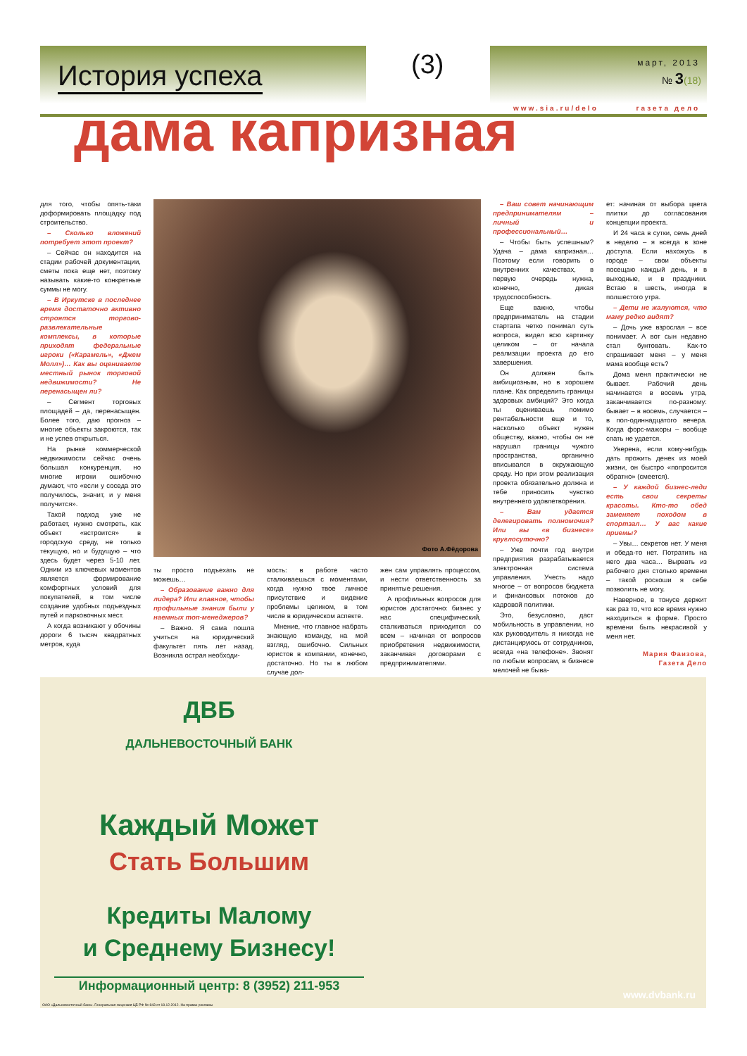История успеха (3) март, 2013
№ 3(18)
www.sia.ru/delo газета дело
дама капризная
для того, чтобы опять-таки доформировать площадку под строительство.
– Сколько вложений потребует этот проект?
– Сейчас он находится на стадии рабочей документации, сметы пока еще нет, поэтому называть какие-то конкретные суммы не могу.
– В Иркутске в последнее время достаточно активно строятся торгово-развлекательные комплексы, в которые приходят федеральные игроки («Карамель», «Джем Молл»)… Как вы оцениваете местный рынок торговой недвижимости? Не перенасыщен ли?
– Сегмент торговых площадей – да, перенасыщен. Более того, даю прогноз – многие объекты закроются, так и не успев открыться.
На рынке коммерческой недвижимости сейчас очень большая конкуренция, но многие игроки ошибочно думают, что «если у соседа это получилось, значит, и у меня получится».
Такой подход уже не работает, нужно смотреть, как объект «встроится» в городскую среду, не только текущую, но и будущую – что здесь будет через 5-10 лет. Одним из ключевых моментов является формирование комфортных условий для покупателей, в том числе создание удобных подъездных путей и парковочных мест.
А когда возникают у обочины дороги 6 тысяч квадратных метров, куда
Фото А.Фёдорова
ты просто подъехать не можешь…
– Образование важно для лидера? Или главное, чтобы профильные знания были у наемных топ-менеджеров?
– Важно. Я сама пошла учиться на юридический факультет пять лет назад. Возникла острая необходи-
мость: в работе часто сталкиваешься с моментами, когда нужно твое личное присутствие и видение проблемы целиком, в том числе в юридическом аспекте.
Мнение, что главное набрать знающую команду, на мой взгляд, ошибочно. Сильных юристов в компании, конечно, достаточно. Но ты в любом случае дол-
жен сам управлять процессом, и нести ответственность за принятые решения.
А профильных вопросов для юристов достаточно: бизнес у нас специфический, сталкиваться приходится со всем – начиная от вопросов приобретения недвижимости, заканчивая договорами с предпринимателями.
– Ваш совет начинающим предпринимателям – личный и профессиональный…
– Чтобы быть успешным? Удача – дама капризная… Поэтому если говорить о внутренних качествах, в первую очередь нужна, конечно, дикая трудоспособность.
Еще важно, чтобы предприниматель на стадии стартапа четко понимал суть вопроса, видел всю картинку целиком – от начала реализации проекта до его завершения.
Он должен быть амбициозным, но в хорошем плане. Как определить границы здоровых амбиций? Это когда ты оцениваешь помимо рентабельности еще и то, насколько объект нужен обществу, важно, чтобы он не нарушал границы чужого пространства, органично вписывался в окружающую среду. Но при этом реализация проекта обязательно должна и тебе приносить чувство внутреннего удовлетворения.
– Вам удается делегировать полномочия? Или вы «в бизнесе» круглосуточно?
– Уже почти год внутри предприятия разрабатывается электронная система управления. Учесть надо многое – от вопросов бюджета и финансовых потоков до кадровой политики.
Это, безусловно, даст мобильность в управлении, но как руководитель я никогда не дистанцируюсь от сотрудников, всегда «на телефоне». Звонят по любым вопросам, в бизнесе мелочей не быва-
ет: начиная от выбора цвета плитки до согласования концепции проекта.
И 24 часа в сутки, семь дней в неделю – я всегда в зоне доступа. Если нахожусь в городе – свои объекты посещаю каждый день, и в выходные, и в праздники. Встаю в шесть, иногда в полшестого утра.
– Дети не жалуются, что маму редко видят?
– Дочь уже взрослая – все понимает. А вот сын недавно стал бунтовать. Как-то спрашивает меня – у меня мама вообще есть?
Дома меня практически не бывает. Рабочий день начинается в восемь утра, заканчивается по-разному: бывает – в восемь, случается – в пол-одиннадцатого вечера. Когда форс-мажоры – вообще спать не удается.
Уверена, если кому-нибудь дать прожить денек из моей жизни, он быстро «попросится обратно» (смеется).
– У каждой бизнес-леди есть свои секреты красоты. Кто-то обед заменяет походом в спортзал… У вас какие приемы?
– Увы… секретов нет. У меня и обеда-то нет. Потратить на него два часа… Вырвать из рабочего дня столько времени – такой роскоши я себе позволить не могу.
Наверное, в тонусе держит как раз то, что все время нужно находиться в форме. Просто времени быть некрасивой у меня нет.
Мария Фаизова,
Газета Дело
ДВБ
ДАЛЬНЕВОСТОЧНЫЙ БАНК
Каждый Может
Стать Большим
Кредиты Малому
и Среднему Бизнесу!
Информационный центр: 8 (3952) 211-953
www.dvbank.ru
ОАО «Дальневосточный банк». Генеральная лицензия ЦБ РФ № 843 от 18.12.2012. На правах рекламы